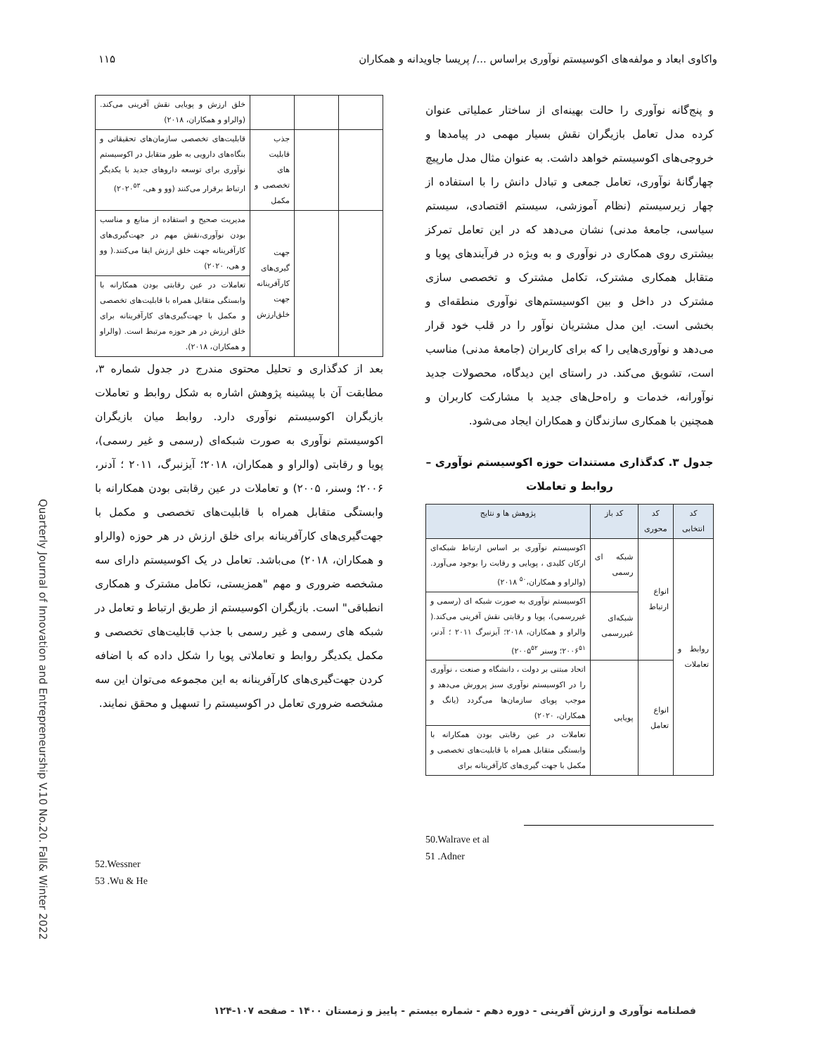واکاوی ابعاد و مولفه‌های اکوسیستم نوآوری براساس .../ پریسا جاویدانه و همکاران ۱۱۵
و پنج‌گانه نوآوری را حالت بهینه‌ای از ساختار عملیاتی عنوان کرده مدل تعامل بازیگران نقش بسیار مهمی در پیامدها و خروجی‌های اکوسیستم خواهد داشت. به عنوان مثال مدل مارپیچ چهارگانهٔ نوآوری، تعامل جمعی و تبادل دانش را با استفاده از چهار زیرسیستم (نظام آموزشی، سیستم اقتصادی، سیستم سیاسی، جامعهٔ مدنی) نشان می‌دهد که در این تعامل تمرکز بیشتری روی همکاری در نوآوری و به ویژه در فرآیندهای پویا و متقابل همکاری مشترک، تکامل مشترک و تخصصی سازی مشترک در داخل و بین اکوسیستم‌های نوآوری منطقه‌ای و بخشی است. این مدل مشتریان نوآور را در قلب خود قرار می‌دهد و نوآوری‌هایی را که برای کاربران (جامعهٔ مدنی) مناسب است، تشویق می‌کند. در راستای این دیدگاه، محصولات جدید نوآورانه، خدمات و راه‌حل‌های جدید با مشارکت کاربران و همچنین با همکاری سازندگان و همکاران ایجاد می‌شود.
جدول ۳. کدگذاری مستندات حوزه اکوسیستم نوآوری – روابط و تعاملات
| کد انتخابی | کد محوری | کد باز | پژوهش ها و نتایج |
| --- | --- | --- | --- |
| روابط و تعاملات | انواع ارتباط | شبکه ای رسمی | اکوسیستم نوآوری بر اساس ارتباط شبکه‌ای ارکان کلیدی ، پویایی و رقابت را بوجود می‌آورد. (والراو و همکاران،<sup>۵۰</sup> ۲۰۱۸) |
| | | شبکه‌ای غیررسمی | اکوسیستم نوآوری به صورت شبکه ای (رسمی و غیررسمی)، پویا و رقابتی نقش آفرینی می‌کند.( والراو و همکاران، ۲۰۱۸؛ آیزنبرگ ۲۰۱۱ ؛ آدنر، ۲۰۰۶<sup>۵۱</sup>؛ وسنر ۲۰۰۵<sup>۵۲</sup>) |
| | انواع تعامل | پویایی | اتحاد مبتنی بر دولت ، دانشگاه و صنعت ، نوآوری را در اکوسیستم نوآوری سبز پرورش می‌دهد و موجب پویای سازمان‌ها می‌گردد (یانگ و همکاران، ۲۰۲۰) |
| | | | تعاملات در عین رقابتی بودن همکارانه با وابستگی متقابل همراه با قابلیت‌های تخصصی و مکمل با جهت گیری‌های کارآفرینانه برای |
50.Walrave et al
51 .Adner
| | | | خلق ارزش و پویایی نقش آفرینی می‌کند. (والراو و همکاران، ۲۰۱۸) |
| | | جذب قابلیت های تخصصی و مکمل | قابلیت‌های تخصصی سازمان‌های تحقیقاتی و بنگاه‌های دارویی به طور متقابل در اکوسیستم نوآوری برای توسعه داروهای جدید با یکدیگر ارتباط برقرار می‌کنند (وو و هی، ۲۰۲۰<sup>۵۳</sup>) |
| | | جهت گیری‌های کارآفرینانه جهت خلق‌ارزش | مدیریت صحیح و استفاده از منابع و مناسب بودن نوآوری،نقش مهم در جهت‌گیری‌های کارآفرینانه جهت خلق ارزش ایفا می‌کنند.( وو و هی، ۲۰۲۰) |
| | | | تعاملات در عین رقابتی بودن همکارانه با وابستگی متقابل همراه با قابلیت‌های تخصصی و مکمل با جهت‌گیری‌های کارآفرینانه برای خلق ارزش در هر حوزه مرتبط است. (والراو و همکاران، ۲۰۱۸). |
بعد از کدگذاری و تحلیل محتوی مندرج در جدول شماره ۳، مطابقت آن با پیشینه پژوهش اشاره به شکل روابط و تعاملات بازیگران اکوسیستم نوآوری دارد. روابط میان بازیگران اکوسیستم نوآوری به صورت شبکه‌ای (رسمی و غیر رسمی)، پویا و رقابتی (والراو و همکاران، ۲۰۱۸؛ آیزنبرگ، ۲۰۱۱ ؛ آدنر، ۲۰۰۶؛ وسنر، ۲۰۰۵) و تعاملات در عین رقابتی بودن همکارانه با وابستگی متقابل همراه با قابلیت‌های تخصصی و مکمل با جهت‌گیری‌های کارآفرینانه برای خلق ارزش در هر حوزه (والراو و همکاران، ۲۰۱۸) می‌باشد. تعامل در یک اکوسیستم دارای سه مشخصه ضروری و مهم "همزیستی، تکامل مشترک و همکاری انطباقی" است. بازیگران اکوسیستم از طریق ارتباط و تعامل در شبکه های رسمی و غیر رسمی با جذب قابلیت‌های تخصصی و مکمل یکدیگر روابط و تعاملاتی پویا را شکل داده که با اضافه کردن جهت‌گیری‌های کارآفرینانه به این مجموعه می‌توان این سه مشخصه ضروری تعامل در اکوسیستم را تسهیل و محقق نمایند.
52.Wessner
53 .Wu & He
Quarterly Journal of Innovation and Entrepreneurship V.10 No.20. Fall& Winter 2022
فصلنامه نوآوری و ارزش آفرینی - دوره دهم - شماره بیستم - پاییز و زمستان ۱۴۰۰ - صفحه ۱۰۷-۱۲۴